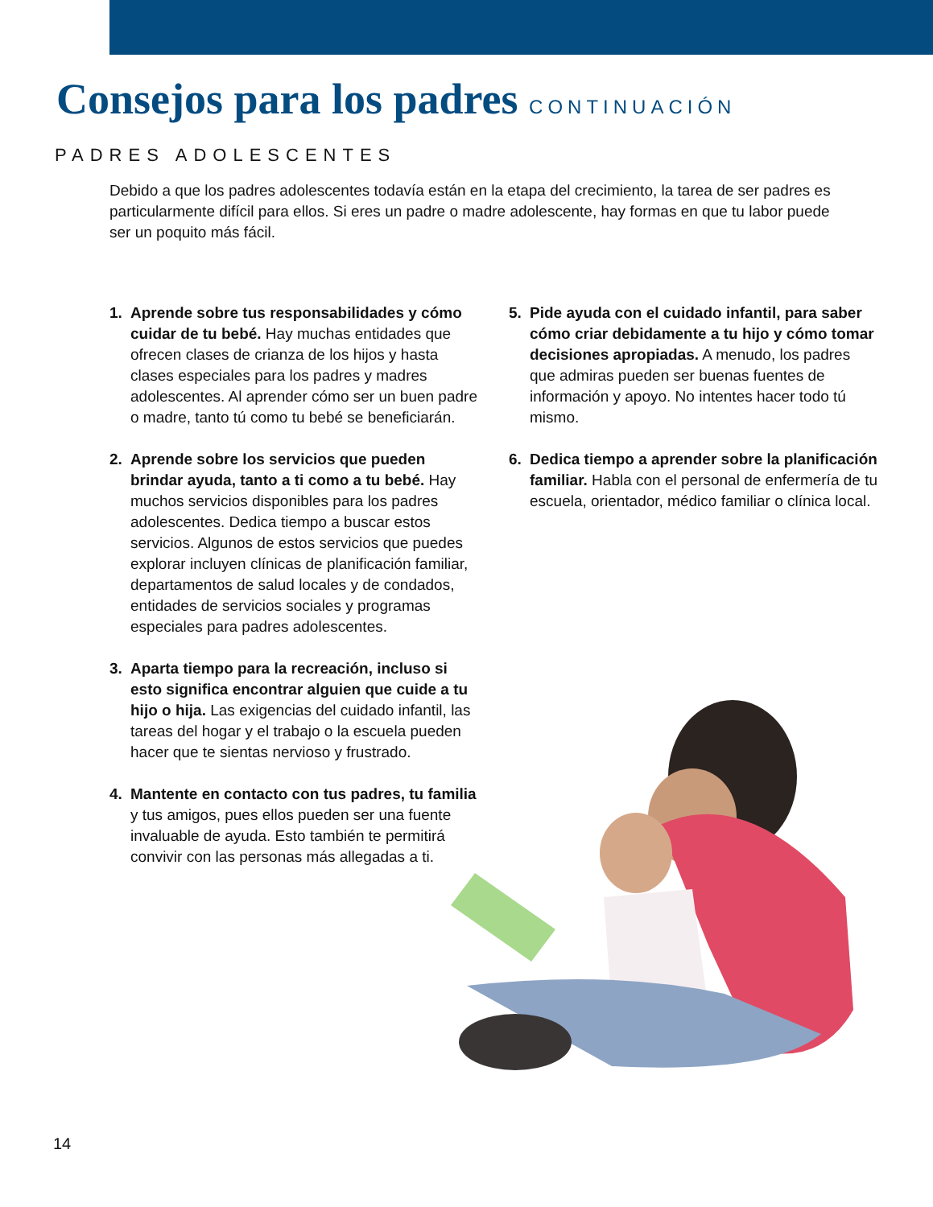Consejos para los padres CONTINUACIÓN
PADRES ADOLESCENTES
Debido a que los padres adolescentes todavía están en la etapa del crecimiento, la tarea de ser padres es particularmente difícil para ellos. Si eres un padre o madre adolescente, hay formas en que tu labor puede ser un poquito más fácil.
1. Aprende sobre tus responsabilidades y cómo cuidar de tu bebé. Hay muchas entidades que ofrecen clases de crianza de los hijos y hasta clases especiales para los padres y madres adolescentes. Al aprender cómo ser un buen padre o madre, tanto tú como tu bebé se beneficiarán.
2. Aprende sobre los servicios que pueden brindar ayuda, tanto a ti como a tu bebé. Hay muchos servicios disponibles para los padres adolescentes. Dedica tiempo a buscar estos servicios. Algunos de estos servicios que puedes explorar incluyen clínicas de planificación familiar, departamentos de salud locales y de condados, entidades de servicios sociales y programas especiales para padres adolescentes.
3. Aparta tiempo para la recreación, incluso si esto significa encontrar alguien que cuide a tu hijo o hija. Las exigencias del cuidado infantil, las tareas del hogar y el trabajo o la escuela pueden hacer que te sientas nervioso y frustrado.
4. Mantente en contacto con tus padres, tu familia y tus amigos, pues ellos pueden ser una fuente invaluable de ayuda. Esto también te permitirá convivir con las personas más allegadas a ti.
5. Pide ayuda con el cuidado infantil, para saber cómo criar debidamente a tu hijo y cómo tomar decisiones apropiadas. A menudo, los padres que admiras pueden ser buenas fuentes de información y apoyo. No intentes hacer todo tú mismo.
6. Dedica tiempo a aprender sobre la planificación familiar. Habla con el personal de enfermería de tu escuela, orientador, médico familiar o clínica local.
14